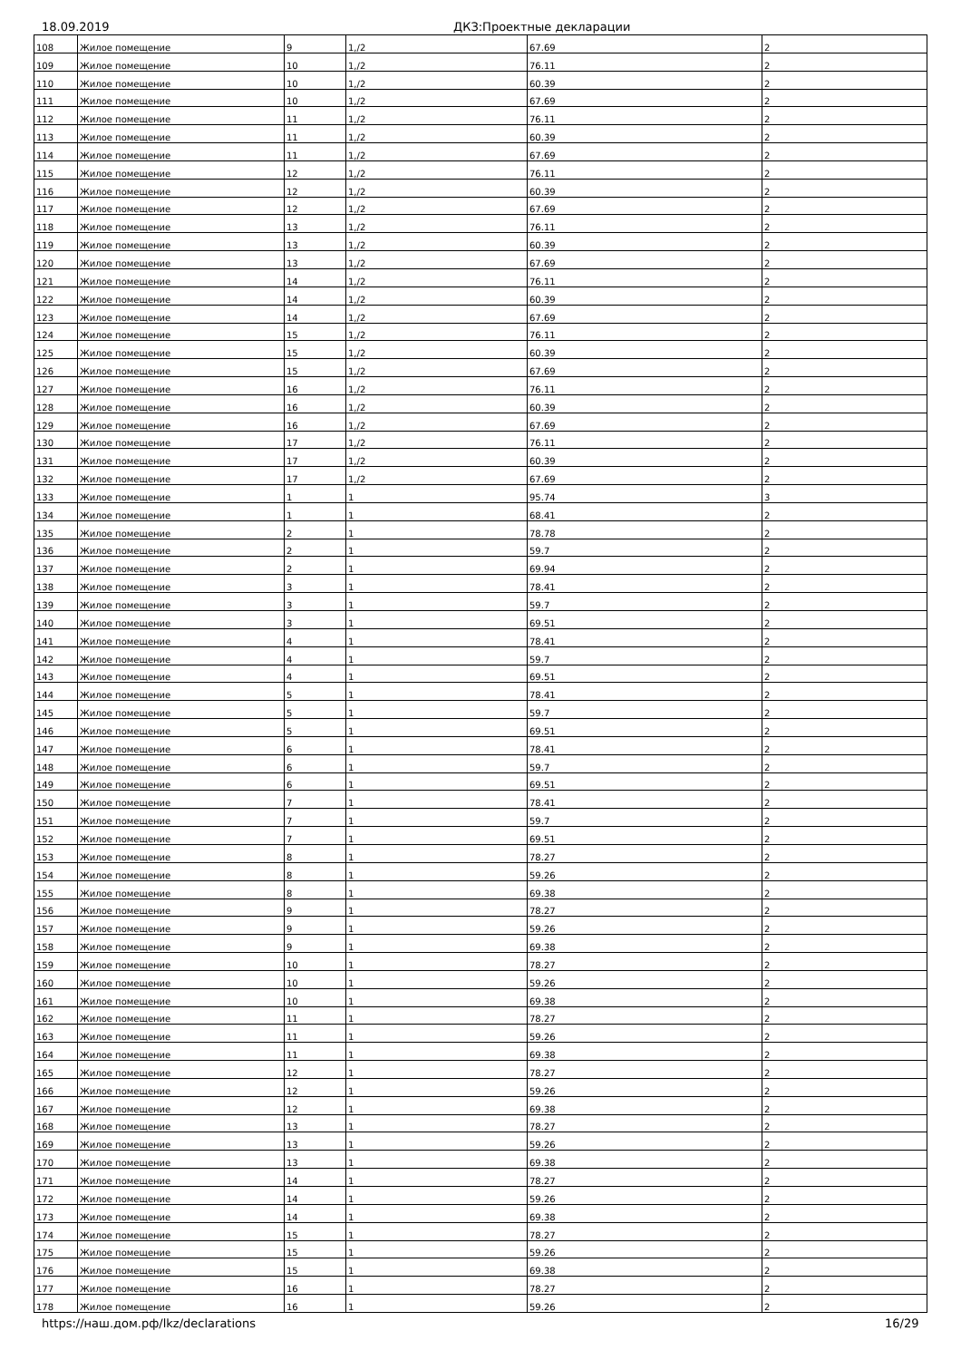18.09.2019 ДКЗ:Проектные декларации
| 108 | Жилое помещение | 9 | 1,/2 | 67.69 | 2 |
| 109 | Жилое помещение | 10 | 1,/2 | 76.11 | 2 |
| 110 | Жилое помещение | 10 | 1,/2 | 60.39 | 2 |
| 111 | Жилое помещение | 10 | 1,/2 | 67.69 | 2 |
| 112 | Жилое помещение | 11 | 1,/2 | 76.11 | 2 |
| 113 | Жилое помещение | 11 | 1,/2 | 60.39 | 2 |
| 114 | Жилое помещение | 11 | 1,/2 | 67.69 | 2 |
| 115 | Жилое помещение | 12 | 1,/2 | 76.11 | 2 |
| 116 | Жилое помещение | 12 | 1,/2 | 60.39 | 2 |
| 117 | Жилое помещение | 12 | 1,/2 | 67.69 | 2 |
| 118 | Жилое помещение | 13 | 1,/2 | 76.11 | 2 |
| 119 | Жилое помещение | 13 | 1,/2 | 60.39 | 2 |
| 120 | Жилое помещение | 13 | 1,/2 | 67.69 | 2 |
| 121 | Жилое помещение | 14 | 1,/2 | 76.11 | 2 |
| 122 | Жилое помещение | 14 | 1,/2 | 60.39 | 2 |
| 123 | Жилое помещение | 14 | 1,/2 | 67.69 | 2 |
| 124 | Жилое помещение | 15 | 1,/2 | 76.11 | 2 |
| 125 | Жилое помещение | 15 | 1,/2 | 60.39 | 2 |
| 126 | Жилое помещение | 15 | 1,/2 | 67.69 | 2 |
| 127 | Жилое помещение | 16 | 1,/2 | 76.11 | 2 |
| 128 | Жилое помещение | 16 | 1,/2 | 60.39 | 2 |
| 129 | Жилое помещение | 16 | 1,/2 | 67.69 | 2 |
| 130 | Жилое помещение | 17 | 1,/2 | 76.11 | 2 |
| 131 | Жилое помещение | 17 | 1,/2 | 60.39 | 2 |
| 132 | Жилое помещение | 17 | 1,/2 | 67.69 | 2 |
| 133 | Жилое помещение | 1 | 1 | 95.74 | 3 |
| 134 | Жилое помещение | 1 | 1 | 68.41 | 2 |
| 135 | Жилое помещение | 2 | 1 | 78.78 | 2 |
| 136 | Жилое помещение | 2 | 1 | 59.7 | 2 |
| 137 | Жилое помещение | 2 | 1 | 69.94 | 2 |
| 138 | Жилое помещение | 3 | 1 | 78.41 | 2 |
| 139 | Жилое помещение | 3 | 1 | 59.7 | 2 |
| 140 | Жилое помещение | 3 | 1 | 69.51 | 2 |
| 141 | Жилое помещение | 4 | 1 | 78.41 | 2 |
| 142 | Жилое помещение | 4 | 1 | 59.7 | 2 |
| 143 | Жилое помещение | 4 | 1 | 69.51 | 2 |
| 144 | Жилое помещение | 5 | 1 | 78.41 | 2 |
| 145 | Жилое помещение | 5 | 1 | 59.7 | 2 |
| 146 | Жилое помещение | 5 | 1 | 69.51 | 2 |
| 147 | Жилое помещение | 6 | 1 | 78.41 | 2 |
| 148 | Жилое помещение | 6 | 1 | 59.7 | 2 |
| 149 | Жилое помещение | 6 | 1 | 69.51 | 2 |
| 150 | Жилое помещение | 7 | 1 | 78.41 | 2 |
| 151 | Жилое помещение | 7 | 1 | 59.7 | 2 |
| 152 | Жилое помещение | 7 | 1 | 69.51 | 2 |
| 153 | Жилое помещение | 8 | 1 | 78.27 | 2 |
| 154 | Жилое помещение | 8 | 1 | 59.26 | 2 |
| 155 | Жилое помещение | 8 | 1 | 69.38 | 2 |
| 156 | Жилое помещение | 9 | 1 | 78.27 | 2 |
| 157 | Жилое помещение | 9 | 1 | 59.26 | 2 |
| 158 | Жилое помещение | 9 | 1 | 69.38 | 2 |
| 159 | Жилое помещение | 10 | 1 | 78.27 | 2 |
| 160 | Жилое помещение | 10 | 1 | 59.26 | 2 |
| 161 | Жилое помещение | 10 | 1 | 69.38 | 2 |
| 162 | Жилое помещение | 11 | 1 | 78.27 | 2 |
| 163 | Жилое помещение | 11 | 1 | 59.26 | 2 |
| 164 | Жилое помещение | 11 | 1 | 69.38 | 2 |
| 165 | Жилое помещение | 12 | 1 | 78.27 | 2 |
| 166 | Жилое помещение | 12 | 1 | 59.26 | 2 |
| 167 | Жилое помещение | 12 | 1 | 69.38 | 2 |
| 168 | Жилое помещение | 13 | 1 | 78.27 | 2 |
| 169 | Жилое помещение | 13 | 1 | 59.26 | 2 |
| 170 | Жилое помещение | 13 | 1 | 69.38 | 2 |
| 171 | Жилое помещение | 14 | 1 | 78.27 | 2 |
| 172 | Жилое помещение | 14 | 1 | 59.26 | 2 |
| 173 | Жилое помещение | 14 | 1 | 69.38 | 2 |
| 174 | Жилое помещение | 15 | 1 | 78.27 | 2 |
| 175 | Жилое помещение | 15 | 1 | 59.26 | 2 |
| 176 | Жилое помещение | 15 | 1 | 69.38 | 2 |
| 177 | Жилое помещение | 16 | 1 | 78.27 | 2 |
| 178 | Жилое помещение | 16 | 1 | 59.26 | 2 |
https://наш.дом.рф/lkz/declarations 16/29